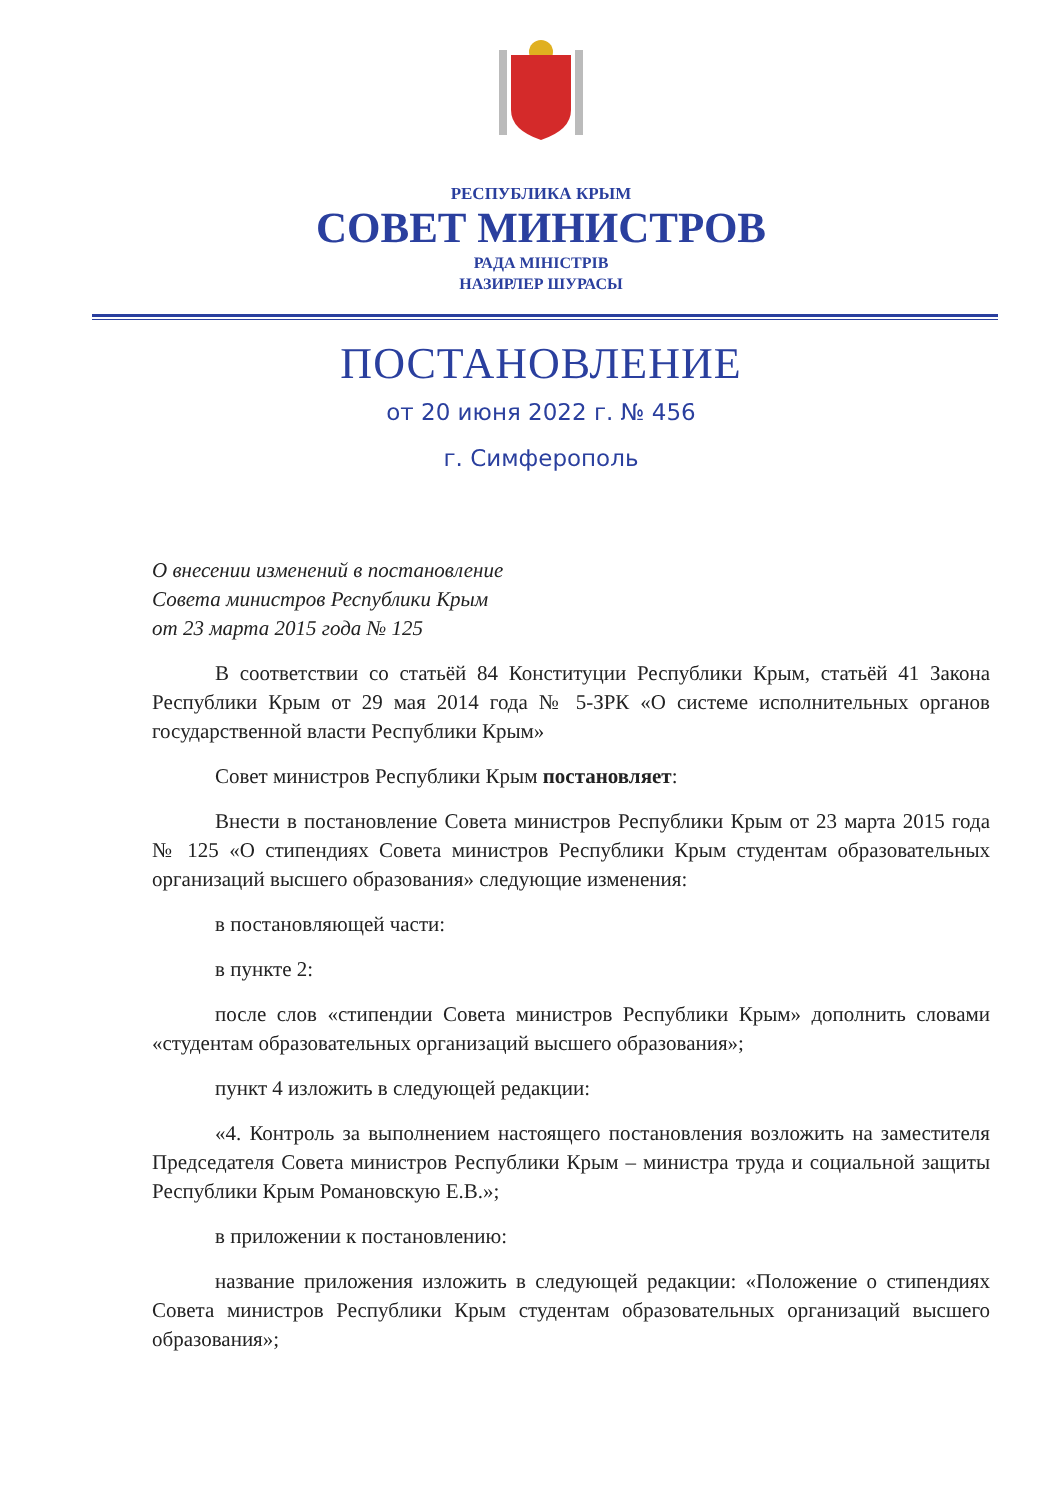РЕСПУБЛИКА КРЫМ
СОВЕТ МИНИСТРОВ
РАДА МІНІСТРІВ
НАЗИРЛЕР ШУРАСЫ
ПОСТАНОВЛЕНИЕ
от 20 июня 2022 г. № 456
г. Симферополь
О внесении изменений в постановление
Совета министров Республики Крым
от 23 марта 2015 года № 125
В соответствии со статьёй 84 Конституции Республики Крым, статьёй 41 Закона Республики Крым от 29 мая 2014 года № 5-ЗРК «О системе исполнительных органов государственной власти Республики Крым»
Совет министров Республики Крым постановляет:
Внести в постановление Совета министров Республики Крым от 23 марта 2015 года № 125 «О стипендиях Совета министров Республики Крым студентам образовательных организаций высшего образования» следующие изменения:
в постановляющей части:
в пункте 2:
после слов «стипендии Совета министров Республики Крым» дополнить словами «студентам образовательных организаций высшего образования»;
пункт 4 изложить в следующей редакции:
«4. Контроль за выполнением настоящего постановления возложить на заместителя Председателя Совета министров Республики Крым – министра труда и социальной защиты Республики Крым Романовскую Е.В.»;
в приложении к постановлению:
название приложения изложить в следующей редакции: «Положение о стипендиях Совета министров Республики Крым студентам образовательных организаций высшего образования»;